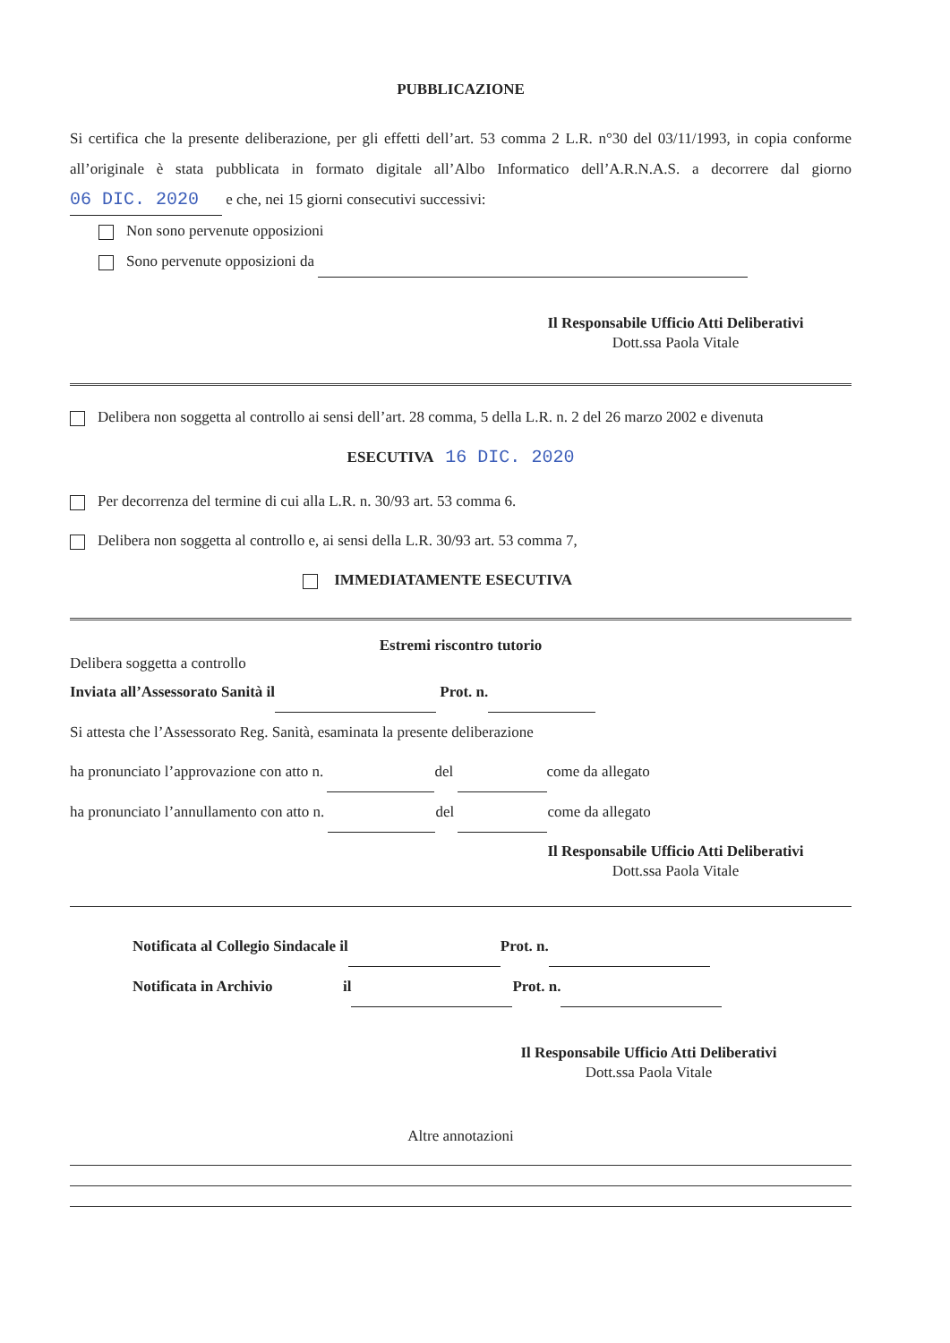PUBBLICAZIONE
Si certifica che la presente deliberazione, per gli effetti dell’art. 53 comma 2 L.R. n°30 del 03/11/1993, in copia conforme all’originale è stata pubblicata in formato digitale all’Albo Informatico dell’A.R.N.A.S. a decorrere dal giorno 06 DIC. 2020 e che, nei 15 giorni consecutivi successivi:
Non sono pervenute opposizioni
Sono pervenute opposizioni da
Il Responsabile Ufficio Atti Deliberativi
Dott.ssa Paola Vitale
Delibera non soggetta al controllo ai sensi dell’art. 28 comma, 5 della L.R. n. 2 del 26 marzo 2002 e divenuta
ESECUTIVA 16 DIC. 2020
Per decorrenza del termine di cui alla L.R. n. 30/93 art. 53 comma 6.
Delibera non soggetta al controllo e, ai sensi della L.R. 30/93 art. 53 comma 7,
IMMEDIATAMENTE ESECUTIVA
Estremi riscontro tutorio
Delibera soggetta a controllo
Inviata all’Assessorato Sanità il Prot. n.
Si attesta che l’Assessorato Reg. Sanità, esaminata la presente deliberazione
ha pronunciato l’approvazione con atto n. del come da allegato
ha pronunciato l’annullamento con atto n. del come da allegato
Il Responsabile Ufficio Atti Deliberativi
Dott.ssa Paola Vitale
Notificata al Collegio Sindacale il Prot. n.
Notificata in Archivio il Prot. n.
Il Responsabile Ufficio Atti Deliberativi
Dott.ssa Paola Vitale
Altre annotazioni